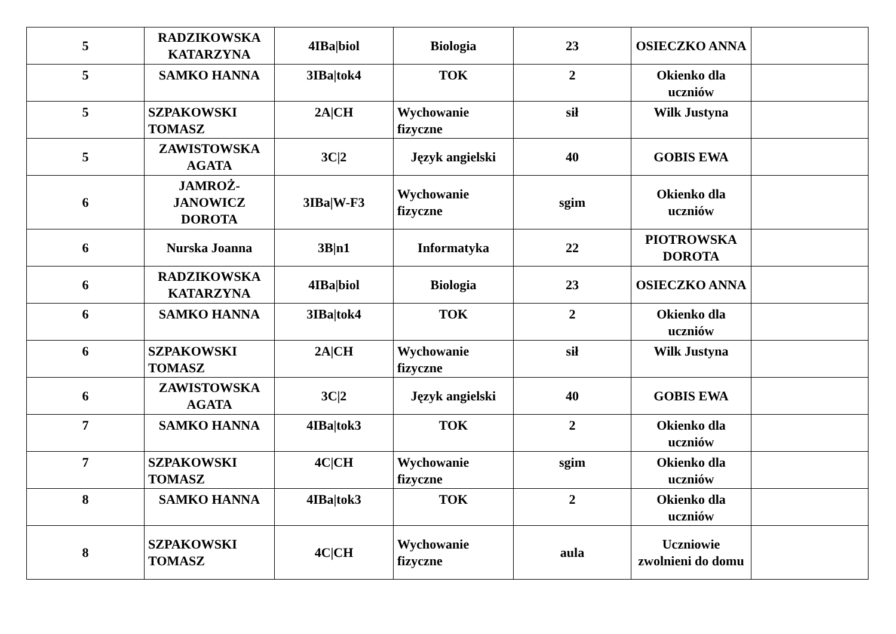| 5 | RADZIKOWSKA KATARZYNA | 4IBa/biol | Biologia | 23 | OSIECZKO ANNA | |
| 5 | SAMKO HANNA | 3IBa/tok4 | TOK | 2 | Okienko dla uczniów | |
| 5 | SZPAKOWSKI TOMASZ | 2A/CH | Wychowanie fizyczne | sił | Wilk Justyna | |
| 5 | ZAWISTOWSKA AGATA | 3C/2 | Język angielski | 40 | GOBIS EWA | |
| 6 | JAMROŻ-JANOWICZ DOROTA | 3IBa/W-F3 | Wychowanie fizyczne | sgim | Okienko dla uczniów | |
| 6 | Nurska Joanna | 3B/n1 | Informatyka | 22 | PIOTROWSKA DOROTA | |
| 6 | RADZIKOWSKA KATARZYNA | 4IBa/biol | Biologia | 23 | OSIECZKO ANNA | |
| 6 | SAMKO HANNA | 3IBa/tok4 | TOK | 2 | Okienko dla uczniów | |
| 6 | SZPAKOWSKI TOMASZ | 2A/CH | Wychowanie fizyczne | sił | Wilk Justyna | |
| 6 | ZAWISTOWSKA AGATA | 3C/2 | Język angielski | 40 | GOBIS EWA | |
| 7 | SAMKO HANNA | 4IBa/tok3 | TOK | 2 | Okienko dla uczniów | |
| 7 | SZPAKOWSKI TOMASZ | 4C/CH | Wychowanie fizyczne | sgim | Okienko dla uczniów | |
| 8 | SAMKO HANNA | 4IBa/tok3 | TOK | 2 | Okienko dla uczniów | |
| 8 | SZPAKOWSKI TOMASZ | 4C/CH | Wychowanie fizyczne | aula | Uczniowie zwolnieni do domu | |